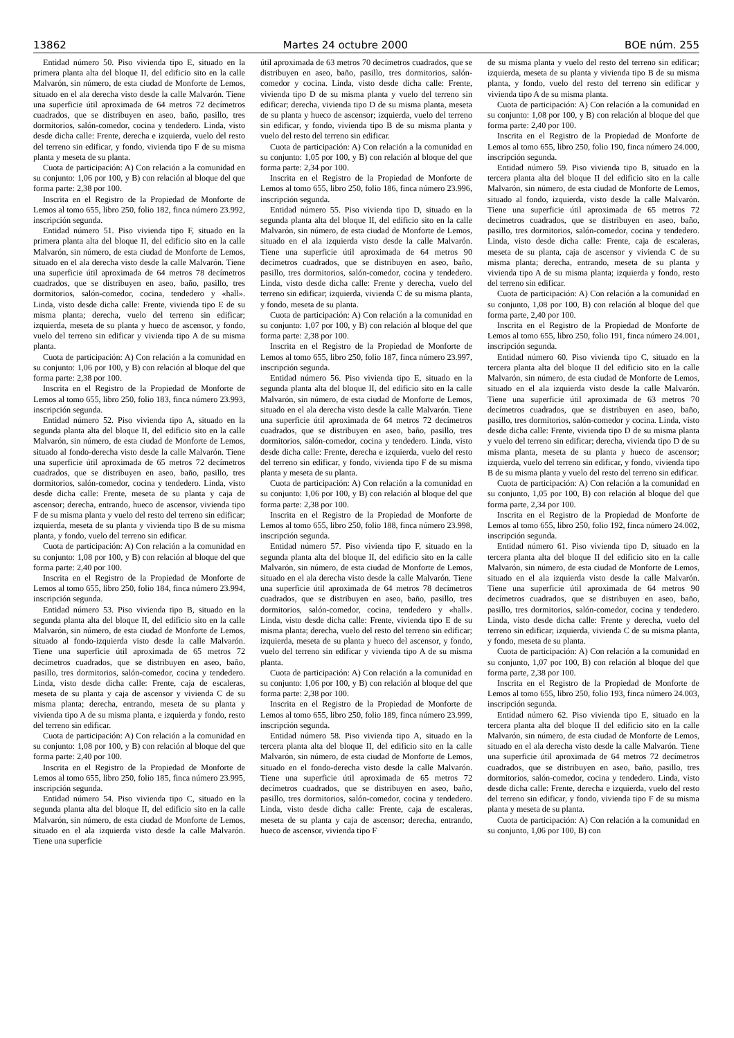13862 Martes 24 octubre 2000 BOE núm. 255
Entidad número 50. Piso vivienda tipo E, situado en la primera planta alta del bloque II, del edificio sito en la calle Malvarón, sin número, de esta ciudad de Monforte de Lemos, situado en el ala derecha visto desde la calle Malvarón. Tiene una superficie útil aproximada de 64 metros 72 decímetros cuadrados, que se distribuyen en aseo, baño, pasillo, tres dormitorios, salón-comedor, cocina y tendedero. Linda, visto desde dicha calle: Frente, derecha e izquierda, vuelo del resto del terreno sin edificar, y fondo, vivienda tipo F de su misma planta y meseta de su planta.
Cuota de participación: A) Con relación a la comunidad en su conjunto: 1,06 por 100, y B) con relación al bloque del que forma parte: 2,38 por 100.
Inscrita en el Registro de la Propiedad de Monforte de Lemos al tomo 655, libro 250, folio 182, finca número 23.992, inscripción segunda.
Entidad número 51. Piso vivienda tipo F, situado en la primera planta alta del bloque II, del edificio sito en la calle Malvarón, sin número, de esta ciudad de Monforte de Lemos, situado en el ala derecha visto desde la calle Malvarón. Tiene una superficie útil aproximada de 64 metros 78 decímetros cuadrados, que se distribuyen en aseo, baño, pasillo, tres dormitorios, salón-comedor, cocina, tendedero y «hall». Linda, visto desde dicha calle: Frente, vivienda tipo E de su misma planta; derecha, vuelo del terreno sin edificar; izquierda, meseta de su planta y hueco de ascensor, y fondo, vuelo del terreno sin edificar y vivienda tipo A de su misma planta.
Cuota de participación: A) Con relación a la comunidad en su conjunto: 1,06 por 100, y B) con relación al bloque del que forma parte: 2,38 por 100.
Inscrita en el Registro de la Propiedad de Monforte de Lemos al tomo 655, libro 250, folio 183, finca número 23.993, inscripción segunda.
Entidad número 52. Piso vivienda tipo A, situado en la segunda planta alta del bloque II, del edificio sito en la calle Malvarón, sin número, de esta ciudad de Monforte de Lemos, situado al fondo-derecha visto desde la calle Malvarón. Tiene una superficie útil aproximada de 65 metros 72 decímetros cuadrados, que se distribuyen en aseo, baño, pasillo, tres dormitorios, salón-comedor, cocina y tendedero. Linda, visto desde dicha calle: Frente, meseta de su planta y caja de ascensor; derecha, entrando, hueco de ascensor, vivienda tipo F de su misma planta y vuelo del resto del terreno sin edificar; izquierda, meseta de su planta y vivienda tipo B de su misma planta, y fondo, vuelo del terreno sin edificar.
Cuota de participación: A) Con relación a la comunidad en su conjunto: 1,08 por 100, y B) con relación al bloque del que forma parte: 2,40 por 100.
Inscrita en el Registro de la Propiedad de Monforte de Lemos al tomo 655, libro 250, folio 184, finca número 23.994, inscripción segunda.
Entidad número 53. Piso vivienda tipo B, situado en la segunda planta alta del bloque II, del edificio sito en la calle Malvarón, sin número, de esta ciudad de Monforte de Lemos, situado al fondo-izquierda visto desde la calle Malvarón. Tiene una superficie útil aproximada de 65 metros 72 decímetros cuadrados, que se distribuyen en aseo, baño, pasillo, tres dormitorios, salón-comedor, cocina y tendedero. Linda, visto desde dicha calle: Frente, caja de escaleras, meseta de su planta y caja de ascensor y vivienda C de su misma planta; derecha, entrando, meseta de su planta y vivienda tipo A de su misma planta, e izquierda y fondo, resto del terreno sin edificar.
Cuota de participación: A) Con relación a la comunidad en su conjunto: 1,08 por 100, y B) con relación al bloque del que forma parte: 2,40 por 100.
Inscrita en el Registro de la Propiedad de Monforte de Lemos al tomo 655, libro 250, folio 185, finca número 23.995, inscripción segunda.
Entidad número 54. Piso vivienda tipo C, situado en la segunda planta alta del bloque II, del edificio sito en la calle Malvarón, sin número, de esta ciudad de Monforte de Lemos, situado en el ala izquierda visto desde la calle Malvarón. Tiene una superficie
útil aproximada de 63 metros 70 decímetros cuadrados, que se distribuyen en aseo, baño, pasillo, tres dormitorios, salón-comedor y cocina. Linda, visto desde dicha calle: Frente, vivienda tipo D de su misma planta y vuelo del terreno sin edificar; derecha, vivienda tipo D de su misma planta, meseta de su planta y hueco de ascensor; izquierda, vuelo del terreno sin edificar, y fondo, vivienda tipo B de su misma planta y vuelo del resto del terreno sin edificar.
Cuota de participación: A) Con relación a la comunidad en su conjunto: 1,05 por 100, y B) con relación al bloque del que forma parte: 2,34 por 100.
Inscrita en el Registro de la Propiedad de Monforte de Lemos al tomo 655, libro 250, folio 186, finca número 23.996, inscripción segunda.
Entidad número 55. Piso vivienda tipo D, situado en la segunda planta alta del bloque II, del edificio sito en la calle Malvarón, sin número, de esta ciudad de Monforte de Lemos, situado en el ala izquierda visto desde la calle Malvarón. Tiene una superficie útil aproximada de 64 metros 90 decímetros cuadrados, que se distribuyen en aseo, baño, pasillo, tres dormitorios, salón-comedor, cocina y tendedero. Linda, visto desde dicha calle: Frente y derecha, vuelo del terreno sin edificar; izquierda, vivienda C de su misma planta, y fondo, meseta de su planta.
Cuota de participación: A) Con relación a la comunidad en su conjunto: 1,07 por 100, y B) con relación al bloque del que forma parte: 2,38 por 100.
Inscrita en el Registro de la Propiedad de Monforte de Lemos al tomo 655, libro 250, folio 187, finca número 23.997, inscripción segunda.
Entidad número 56. Piso vivienda tipo E, situado en la segunda planta alta del bloque II, del edificio sito en la calle Malvarón, sin número, de esta ciudad de Monforte de Lemos, situado en el ala derecha visto desde la calle Malvarón. Tiene una superficie útil aproximada de 64 metros 72 decímetros cuadrados, que se distribuyen en aseo, baño, pasillo, tres dormitorios, salón-comedor, cocina y tendedero. Linda, visto desde dicha calle: Frente, derecha e izquierda, vuelo del resto del terreno sin edificar, y fondo, vivienda tipo F de su misma planta y meseta de su planta.
Cuota de participación: A) Con relación a la comunidad en su conjunto: 1,06 por 100, y B) con relación al bloque del que forma parte: 2,38 por 100.
Inscrita en el Registro de la Propiedad de Monforte de Lemos al tomo 655, libro 250, folio 188, finca número 23.998, inscripción segunda.
Entidad número 57. Piso vivienda tipo F, situado en la segunda planta alta del bloque II, del edificio sito en la calle Malvarón, sin número, de esta ciudad de Monforte de Lemos, situado en el ala derecha visto desde la calle Malvarón. Tiene una superficie útil aproximada de 64 metros 78 decímetros cuadrados, que se distribuyen en aseo, baño, pasillo, tres dormitorios, salón-comedor, cocina, tendedero y «hall». Linda, visto desde dicha calle: Frente, vivienda tipo E de su misma planta; derecha, vuelo del resto del terreno sin edificar; izquierda, meseta de su planta y hueco del ascensor, y fondo, vuelo del terreno sin edificar y vivienda tipo A de su misma planta.
Cuota de participación: A) Con relación a la comunidad en su conjunto: 1,06 por 100, y B) con relación al bloque del que forma parte: 2,38 por 100.
Inscrita en el Registro de la Propiedad de Monforte de Lemos al tomo 655, libro 250, folio 189, finca número 23.999, inscripción segunda.
Entidad número 58. Piso vivienda tipo A, situado en la tercera planta alta del bloque II, del edificio sito en la calle Malvarón, sin número, de esta ciudad de Monforte de Lemos, situado en el fondo-derecha visto desde la calle Malvarón. Tiene una superficie útil aproximada de 65 metros 72 decímetros cuadrados, que se distribuyen en aseo, baño, pasillo, tres dormitorios, salón-comedor, cocina y tendedero. Linda, visto desde dicha calle: Frente, caja de escaleras, meseta de su planta y caja de ascensor; derecha, entrando, hueco de ascensor, vivienda tipo F
de su misma planta y vuelo del resto del terreno sin edificar; izquierda, meseta de su planta y vivienda tipo B de su misma planta, y fondo, vuelo del resto del terreno sin edificar y vivienda tipo A de su misma planta.
Cuota de participación: A) Con relación a la comunidad en su conjunto: 1,08 por 100, y B) con relación al bloque del que forma parte: 2,40 por 100.
Inscrita en el Registro de la Propiedad de Monforte de Lemos al tomo 655, libro 250, folio 190, finca número 24.000, inscripción segunda.
Entidad número 59. Piso vivienda tipo B, situado en la tercera planta alta del bloque II del edificio sito en la calle Malvarón, sin número, de esta ciudad de Monforte de Lemos, situado al fondo, izquierda, visto desde la calle Malvarón. Tiene una superficie útil aproximada de 65 metros 72 decímetros cuadrados, que se distribuyen en aseo, baño, pasillo, tres dormitorios, salón-comedor, cocina y tendedero. Linda, visto desde dicha calle: Frente, caja de escaleras, meseta de su planta, caja de ascensor y vivienda C de su misma planta; derecha, entrando, meseta de su planta y vivienda tipo A de su misma planta; izquierda y fondo, resto del terreno sin edificar.
Cuota de participación: A) Con relación a la comunidad en su conjunto, 1,08 por 100, B) con relación al bloque del que forma parte, 2,40 por 100.
Inscrita en el Registro de la Propiedad de Monforte de Lemos al tomo 655, libro 250, folio 191, finca número 24.001, inscripción segunda.
Entidad número 60. Piso vivienda tipo C, situado en la tercera planta alta del bloque II del edificio sito en la calle Malvarón, sin número, de esta ciudad de Monforte de Lemos, situado en el ala izquierda visto desde la calle Malvarón. Tiene una superficie útil aproximada de 63 metros 70 decímetros cuadrados, que se distribuyen en aseo, baño, pasillo, tres dormitorios, salón-comedor y cocina. Linda, visto desde dicha calle: Frente, vivienda tipo D de su misma planta y vuelo del terreno sin edificar; derecha, vivienda tipo D de su misma planta, meseta de su planta y hueco de ascensor; izquierda, vuelo del terreno sin edificar, y fondo, vivienda tipo B de su misma planta y vuelo del resto del terreno sin edificar.
Cuota de participación: A) Con relación a la comunidad en su conjunto, 1,05 por 100, B) con relación al bloque del que forma parte, 2,34 por 100.
Inscrita en el Registro de la Propiedad de Monforte de Lemos al tomo 655, libro 250, folio 192, finca número 24.002, inscripción segunda.
Entidad número 61. Piso vivienda tipo D, situado en la tercera planta alta del bloque II del edificio sito en la calle Malvarón, sin número, de esta ciudad de Monforte de Lemos, situado en el ala izquierda visto desde la calle Malvarón. Tiene una superficie útil aproximada de 64 metros 90 decímetros cuadrados, que se distribuyen en aseo, baño, pasillo, tres dormitorios, salón-comedor, cocina y tendedero. Linda, visto desde dicha calle: Frente y derecha, vuelo del terreno sin edificar; izquierda, vivienda C de su misma planta, y fondo, meseta de su planta.
Cuota de participación: A) Con relación a la comunidad en su conjunto, 1,07 por 100, B) con relación al bloque del que forma parte, 2,38 por 100.
Inscrita en el Registro de la Propiedad de Monforte de Lemos al tomo 655, libro 250, folio 193, finca número 24.003, inscripción segunda.
Entidad número 62. Piso vivienda tipo E, situado en la tercera planta alta del bloque II del edificio sito en la calle Malvarón, sin número, de esta ciudad de Monforte de Lemos, situado en el ala derecha visto desde la calle Malvarón. Tiene una superficie útil aproximada de 64 metros 72 decímetros cuadrados, que se distribuyen en aseo, baño, pasillo, tres dormitorios, salón-comedor, cocina y tendedero. Linda, visto desde dicha calle: Frente, derecha e izquierda, vuelo del resto del terreno sin edificar, y fondo, vivienda tipo F de su misma planta y meseta de su planta.
Cuota de participación: A) Con relación a la comunidad en su conjunto, 1,06 por 100, B) con